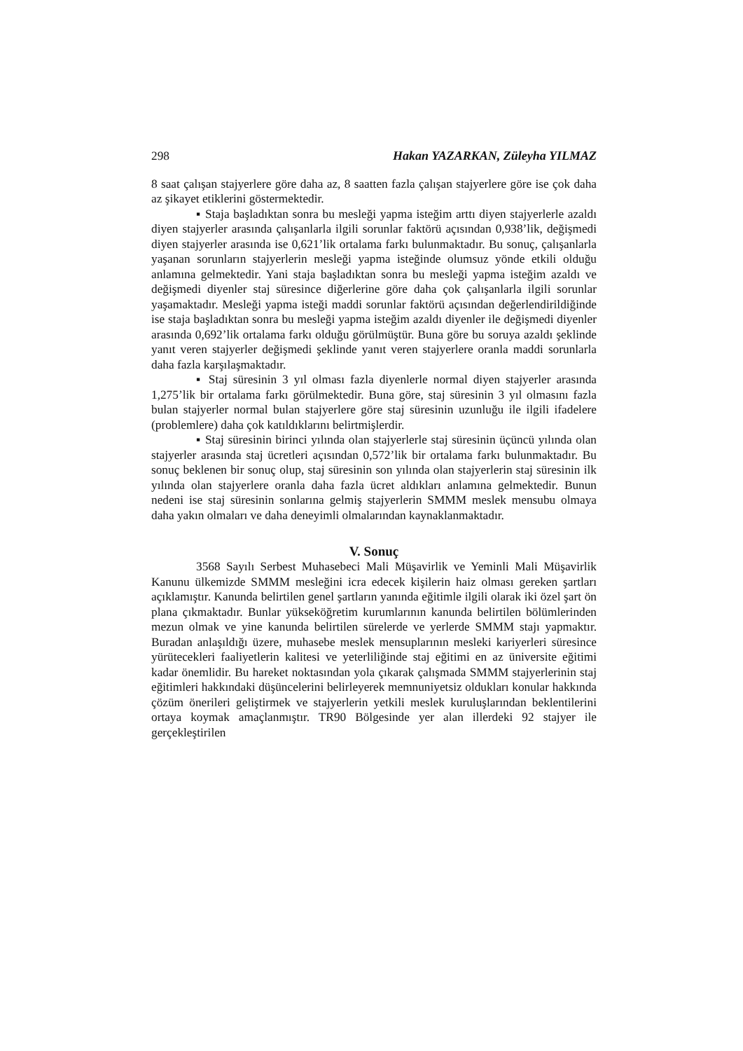298 Hakan YAZARKAN, Züleyha YILMAZ
8 saat çalışan stajyerlere göre daha az, 8 saatten fazla çalışan stajyerlere göre ise çok daha az şikayet etiklerini göstermektedir.
▪ Staja başladıktan sonra bu mesleği yapma isteğim arttı diyen stajyerlerle azaldı diyen stajyerler arasında çalışanlarla ilgili sorunlar faktörü açısından 0,938’lik, değişmedi diyen stajyerler arasında ise 0,621’lik ortalama farkı bulunmaktadır. Bu sonuç, çalışanlarla yaşanan sorunların stajyerlerin mesleği yapma isteğinde olumsuz yönde etkili olduğu anlamına gelmektedir. Yani staja başladıktan sonra bu mesleği yapma isteğim azaldı ve değişmedi diyenler staj süresince diğerlerine göre daha çok çalışanlarla ilgili sorunlar yaşamaktadır. Mesleği yapma isteği maddi sorunlar faktörü açısından değerlendirildiğinde ise staja başladıktan sonra bu mesleği yapma isteğim azaldı diyenler ile değişmedi diyenler arasında 0,692’lik ortalama farkı olduğu görülmüştür. Buna göre bu soruya azaldı şeklinde yanıt veren stajyerler değişmedi şeklinde yanıt veren stajyerlere oranla maddi sorunlarla daha fazla karşılaşmaktadır.
▪ Staj süresinin 3 yıl olması fazla diyenlerle normal diyen stajyerler arasında 1,275’lik bir ortalama farkı görülmektedir. Buna göre, staj süresinin 3 yıl olmasını fazla bulan stajyerler normal bulan stajyerlere göre staj süresinin uzunluğu ile ilgili ifadelere (problemlere) daha çok katıldıklarını belirtmişlerdir.
▪ Staj süresinin birinci yılında olan stajyerlerle staj süresinin üçüncü yılında olan stajyerler arasında staj ücretleri açısından 0,572’lik bir ortalama farkı bulunmaktadır. Bu sonuç beklenen bir sonuç olup, staj süresinin son yılında olan stajyerlerin staj süresinin ilk yılında olan stajyerlere oranla daha fazla ücret aldıkları anlamına gelmektedir. Bunun nedeni ise staj süresinin sonlarına gelmiş stajyerlerin SMMM meslek mensubu olmaya daha yakın olmaları ve daha deneyimli olmalarından kaynaklanmaktadır.
V. Sonuç
3568 Sayılı Serbest Muhasebeci Mali Müşavirlik ve Yeminli Mali Müşavirlik Kanunu ülkemizde SMMM mesleğini icra edecek kişilerin haiz olması gereken şartları açıklamıştır. Kanunda belirtilen genel şartların yanında eğitimle ilgili olarak iki özel şart ön plana çıkmaktadır. Bunlar yükseköğretim kurumlarının kanunda belirtilen bölümlerinden mezun olmak ve yine kanunda belirtilen sürelerde ve yerlerde SMMM stajı yapmaktır. Buradan anlaşıldığı üzere, muhasebe meslek mensuplarının mesleki kariyerleri süresince yürütecekleri faaliyetlerin kalitesi ve yeterliliğinde staj eğitimi en az üniversite eğitimi kadar önemlidir. Bu hareket noktasından yola çıkarak çalışmada SMMM stajyerlerinin staj eğitimleri hakkındaki düşüncelerini belirleyerek memnuniyetsiz oldukları konular hakkında çözüm önerileri geliştirmek ve stajyerlerin yetkili meslek kuruluşlarından beklentilerini ortaya koymak amaçlanmıştır. TR90 Bölgesinde yer alan illerdeki 92 stajyer ile gerçekleştirilen